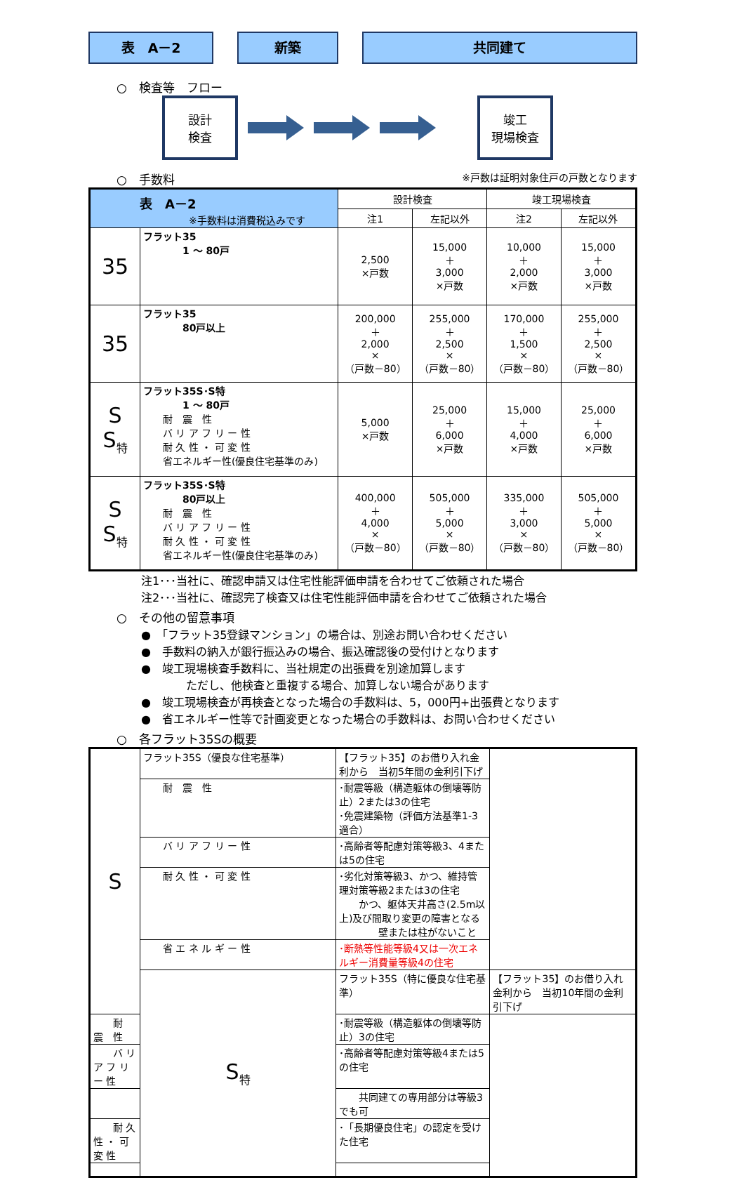表　A－2 新築 共同建て
○　検査等　フロー
設計
検査
竣工
現場検査
○　手数料 ※戸数は証明対象住戸の戸数となります
| 表 A－2 ※手数料は消費税込みです | | 設計検査 | | 竣工現場検査 | |
| --- | --- | --- | --- | --- | --- |
| | | 注1 | 左記以外 | 注2 | 左記以外 |
| 35 | フラット35 1 ～ 80戸 | 2,500 ×戸数 | 15,000 ＋ 3,000 ×戸数 | 10,000 ＋ 2,000 ×戸数 | 15,000 ＋ 3,000 ×戸数 |
| 35 | フラット35 80戸以上 | 200,000 ＋ 2,000 × （戸数－80） | 255,000 ＋ 2,500 × （戸数－80） | 170,000 ＋ 1,500 × （戸数－80） | 255,000 ＋ 2,500 × （戸数－80） |
| S S<sub>特</sub> | フラット35S･S特 1 ～ 80戸 耐 震 性 バ リ ア フ リ ー 性 耐 久 性 ・ 可 変 性 省エネルギー性(優良住宅基準のみ) | 5,000 ×戸数 | 25,000 ＋ 6,000 ×戸数 | 15,000 ＋ 4,000 ×戸数 | 25,000 ＋ 6,000 ×戸数 |
| S S<sub>特</sub> | フラット35S･S特 80戸以上 耐 震 性 バ リ ア フ リ ー 性 耐 久 性 ・ 可 変 性 省エネルギー性(優良住宅基準のみ) | 400,000 ＋ 4,000 × （戸数－80） | 505,000 ＋ 5,000 × （戸数－80） | 335,000 ＋ 3,000 × （戸数－80） | 505,000 ＋ 5,000 × （戸数－80） |
注1･･･当社に、確認申請又は住宅性能評価申請を合わせてご依頼された場合
注2･･･当社に、確認完了検査又は住宅性能評価申請を合わせてご依頼された場合
○　その他の留意事項
●　「フラット35登録マンション」の場合は、別途お問い合わせください
●　手数料の納入が銀行振込みの場合、振込確認後の受付けとなります
●　竣工現場検査手数料に、当社規定の出張費を別途加算します
　　　　ただし、他検査と重複する場合、加算しない場合があります
●　竣工現場検査が再検査となった場合の手数料は、5，000円+出張費となります
●　省エネルギー性等で計画変更となった場合の手数料は、お問い合わせください
○　各フラット35Sの概要
| S | フラット35S（優良な住宅基準） | 【フラット35】のお借り入れ金利から 当初5年間の金利引下げ | |
| | 耐 震 性 | ･耐震等級（構造躯体の倒壊等防止）2または3の住宅 ･免震建築物（評価方法基準1-3適合） | |
| | バ リ ア フ リ ー 性 | ･高齢者等配慮対策等級3、4または5の住宅 | |
| | 耐 久 性 ・ 可 変 性 | ･劣化対策等級3、かつ、維持管理対策等級2または3の住宅 かつ、躯体天井高さ(2.5m以上)及び間取り変更の障害となる 壁または柱がないこと | |
| | 省 エ ネ ル ギ ー 性 | ･断熱等性能等級4又は一次エネルギー消費量等級4の住宅 | |
| | S<sub>特</sub> | フラット35S（特に優良な住宅基準） | 【フラット35】のお借り入れ金利から 当初10年間の金利引下げ |
| 耐 震 性 | | ･耐震等級（構造躯体の倒壊等防止）3の住宅 | |
| バ リ ア フ リ ー 性 | | ･高齢者等配慮対策等級4または5の住宅 | |
| | | 共同建ての専用部分は等級3でも可 | |
| 耐 久 性 ・ 可 変 性 | | ･「長期優良住宅」の認定を受けた住宅 | |